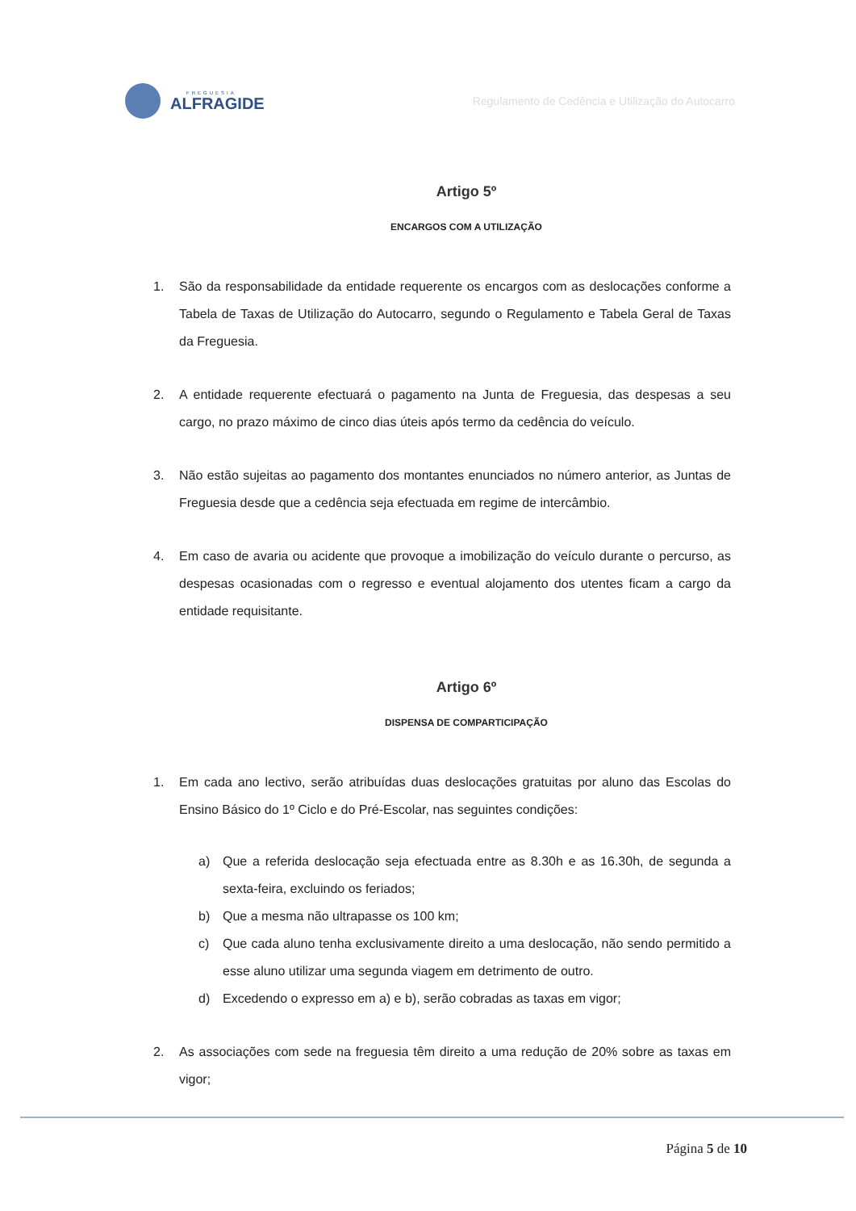FREGUESIA
ALFRAGIDE
Regulamento de Cedência e Utilização do Autocarro
Artigo 5º
ENCARGOS COM A UTILIZAÇÃO
1. São da responsabilidade da entidade requerente os encargos com as deslocações conforme a Tabela de Taxas de Utilização do Autocarro, segundo o Regulamento e Tabela Geral de Taxas da Freguesia.
2. A entidade requerente efectuará o pagamento na Junta de Freguesia, das despesas a seu cargo, no prazo máximo de cinco dias úteis após termo da cedência do veículo.
3. Não estão sujeitas ao pagamento dos montantes enunciados no número anterior, as Juntas de Freguesia desde que a cedência seja efectuada em regime de intercâmbio.
4. Em caso de avaria ou acidente que provoque a imobilização do veículo durante o percurso, as despesas ocasionadas com o regresso e eventual alojamento dos utentes ficam a cargo da entidade requisitante.
Artigo 6º
DISPENSA DE COMPARTICIPAÇÃO
1. Em cada ano lectivo, serão atribuídas duas deslocações gratuitas por aluno das Escolas do Ensino Básico do 1º Ciclo e do Pré-Escolar, nas seguintes condições:
a) Que a referida deslocação seja efectuada entre as 8.30h e as 16.30h, de segunda a sexta-feira, excluindo os feriados;
b) Que a mesma não ultrapasse os 100 km;
c) Que cada aluno tenha exclusivamente direito a uma deslocação, não sendo permitido a esse aluno utilizar uma segunda viagem em detrimento de outro.
d) Excedendo o expresso em a) e b), serão cobradas as taxas em vigor;
2. As associações com sede na freguesia têm direito a uma redução de 20% sobre as taxas em vigor;
Página 5 de 10